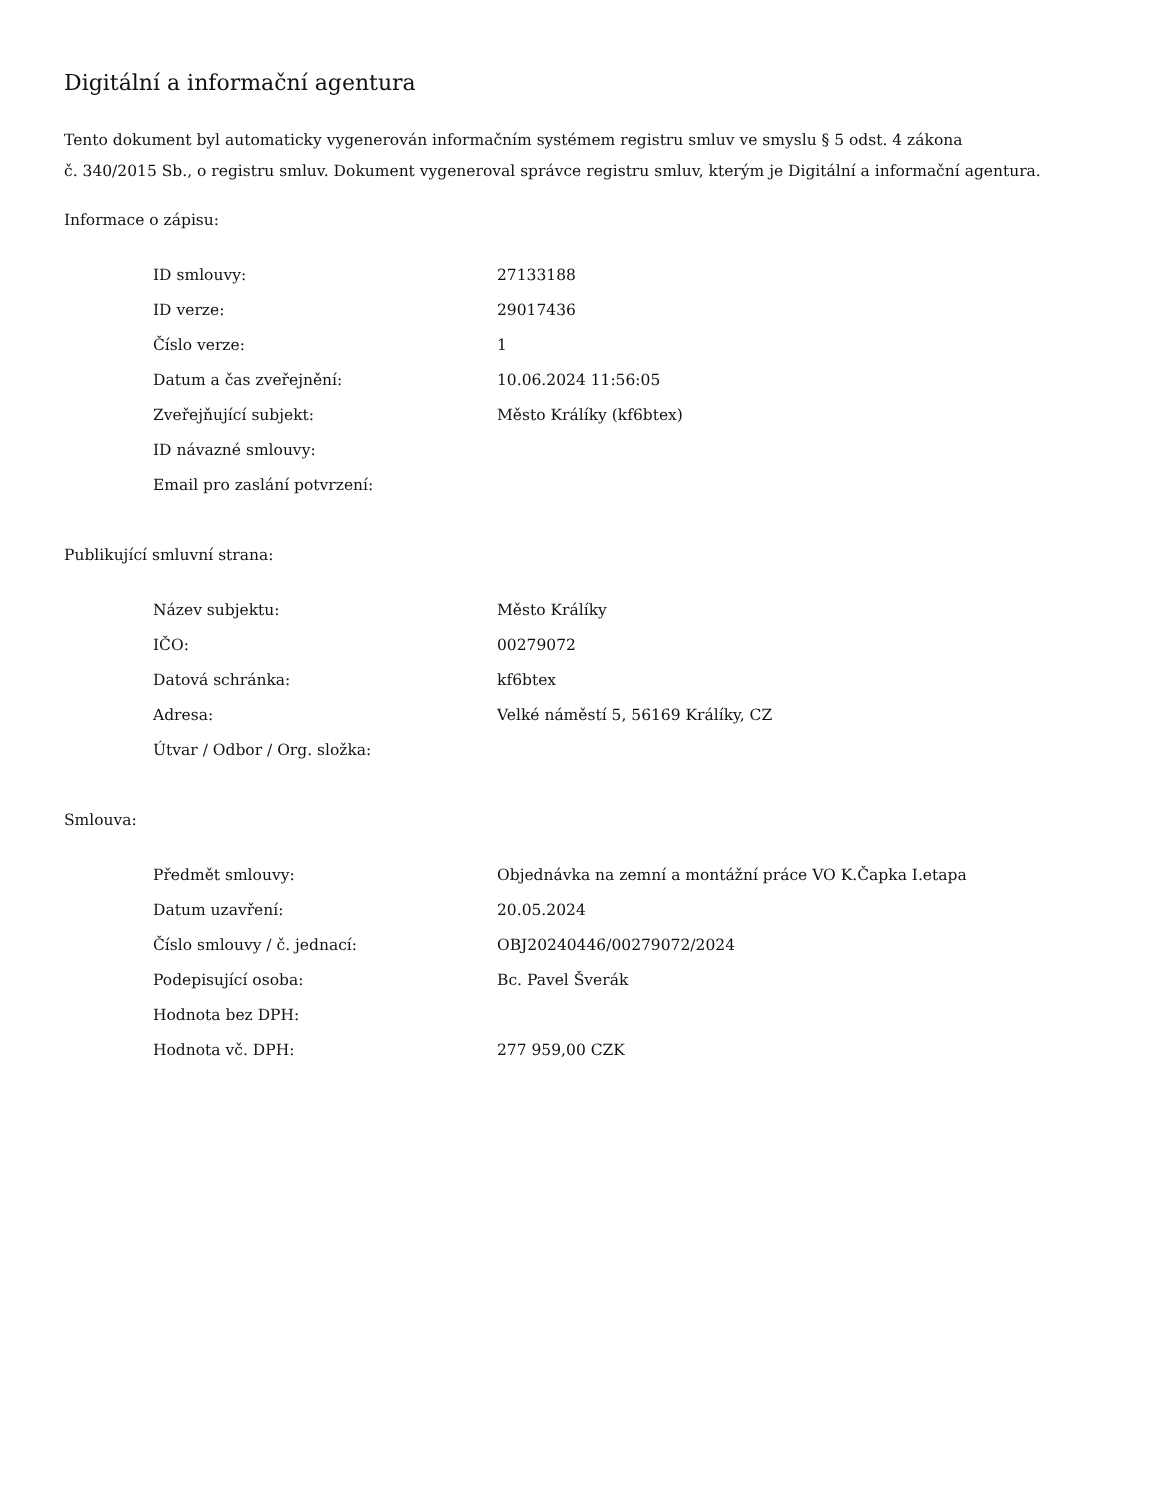Digitální a informační agentura
Tento dokument byl automaticky vygenerován informačním systémem registru smluv ve smyslu § 5 odst. 4 zákona
č. 340/2015 Sb., o registru smluv. Dokument vygeneroval správce registru smluv, kterým je Digitální a informační agentura.
Informace o zápisu:
| ID smlouvy: | 27133188 |
| ID verze: | 29017436 |
| Číslo verze: | 1 |
| Datum a čas zveřejnění: | 10.06.2024 11:56:05 |
| Zveřejňující subjekt: | Město Králíky (kf6btex) |
| ID návazné smlouvy: | |
| Email pro zaslání potvrzení: | |
Publikující smluvní strana:
| Název subjektu: | Město Králíky |
| IČO: | 00279072 |
| Datová schránka: | kf6btex |
| Adresa: | Velké náměstí 5, 56169 Králíky, CZ |
| Útvar / Odbor / Org. složka: | |
Smlouva:
| Předmět smlouvy: | Objednávka na zemní a montážní práce VO K.Čapka I.etapa |
| Datum uzavření: | 20.05.2024 |
| Číslo smlouvy / č. jednací: | OBJ20240446/00279072/2024 |
| Podepisující osoba: | Bc. Pavel Šverák |
| Hodnota bez DPH: | |
| Hodnota vč. DPH: | 277 959,00 CZK |